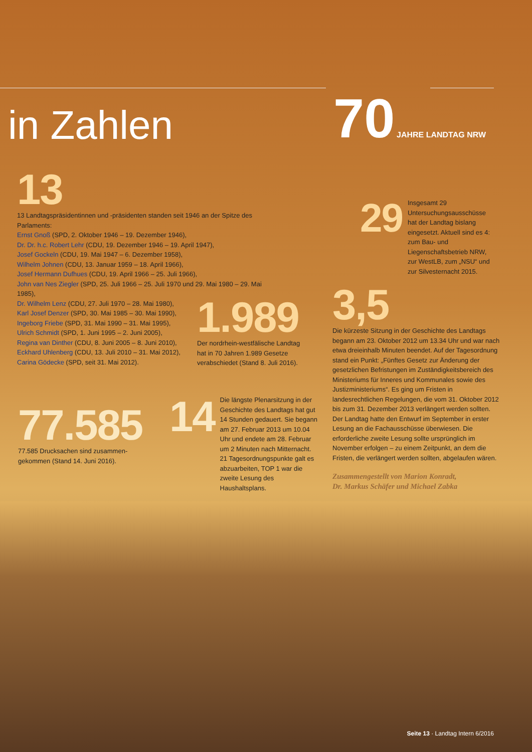70 JAHRE LANDTAG NRW
in Zahlen
13
13 Landtagspräsidentinnen und -präsidenten standen seit 1946 an der Spitze des Parlaments:
Ernst Gnoß (SPD, 2. Oktober 1946 – 19. Dezember 1946),
Dr. Dr. h.c. Robert Lehr (CDU, 19. Dezember 1946 – 19. April 1947),
Josef Gockeln (CDU, 19. Mai 1947 – 6. Dezember 1958),
Wilhelm Johnen (CDU, 13. Januar 1959 – 18. April 1966),
Josef Hermann Dufhues (CDU, 19. April 1966 – 25. Juli 1966),
John van Nes Ziegler (SPD, 25. Juli 1966 – 25. Juli 1970 und 29. Mai 1980 – 29. Mai 1985),
Dr. Wilhelm Lenz (CDU, 27. Juli 1970 – 28. Mai 1980),
Karl Josef Denzer (SPD, 30. Mai 1985 – 30. Mai 1990),
Ingeborg Friebe (SPD, 31. Mai 1990 – 31. Mai 1995),
Ulrich Schmidt (SPD, 1. Juni 1995 – 2. Juni 2005),
Regina van Dinther (CDU, 8. Juni 2005 – 8. Juni 2010),
Eckhard Uhlenberg (CDU, 13. Juli 2010 – 31. Mai 2012),
Carina Gödecke (SPD, seit 31. Mai 2012).
29
Insgesamt 29 Untersuchungs­ausschüsse hat der Landtag bislang eingesetzt. Aktuell sind es 4: zum Bau- und Liegenschaftsbetrieb NRW, zur WestLB, zum „NSU“ und zur Silvesternacht 2015.
1.989
Der nordrhein-westfälische Landtag hat in 70 Jahren 1.989 Gesetze verab­schiedet (Stand 8. Juli 2016).
3,5
Die kürzeste Sitzung in der Geschichte des Landtags begann am 23. Oktober 2012 um 13.34 Uhr und war nach etwa dreieinhalb Minuten beendet. Auf der Tagesordnung stand ein Punkt: „Fünftes Gesetz zur Änderung der gesetzlichen Befristungen im Zuständigkeitsbereich des Ministeriums für Inneres und Kommunales sowie des Justizministeriums“. Es ging um Fristen in landesrechtlichen Regelungen, die vom 31. Oktober 2012 bis zum 31. Dezember 2013 verlängert werden sollten. Der Landtag hatte den Entwurf im Septem­ber in erster Lesung an die Fachausschüsse überwiesen. Die erforderliche zweite Lesung sollte ursprünglich im November erfolgen – zu einem Zeitpunkt, an dem die Fristen, die verlängert werden sollten, abgelaufen wären.
Zusammengestellt von Marion Konradt,
Dr. Markus Schäfer und Michael Zabka
77.585
77.585 Drucksachen sind zusammen­gekommen (Stand 14. Juni 2016).
14
Die längste Plenarsitzung in der Geschichte des Landtags hat gut 14 Stunden gedauert. Sie begann am 27. Februar 2013 um 10.04 Uhr und endete am 28. Februar um 2 Minuten nach Mitternacht. 21 Tagesordnungspunkte galt es abzuarbeiten, TOP 1 war die zweite Lesung des Haushaltsplans.
Seite 13 · Landtag Intern 6/2016